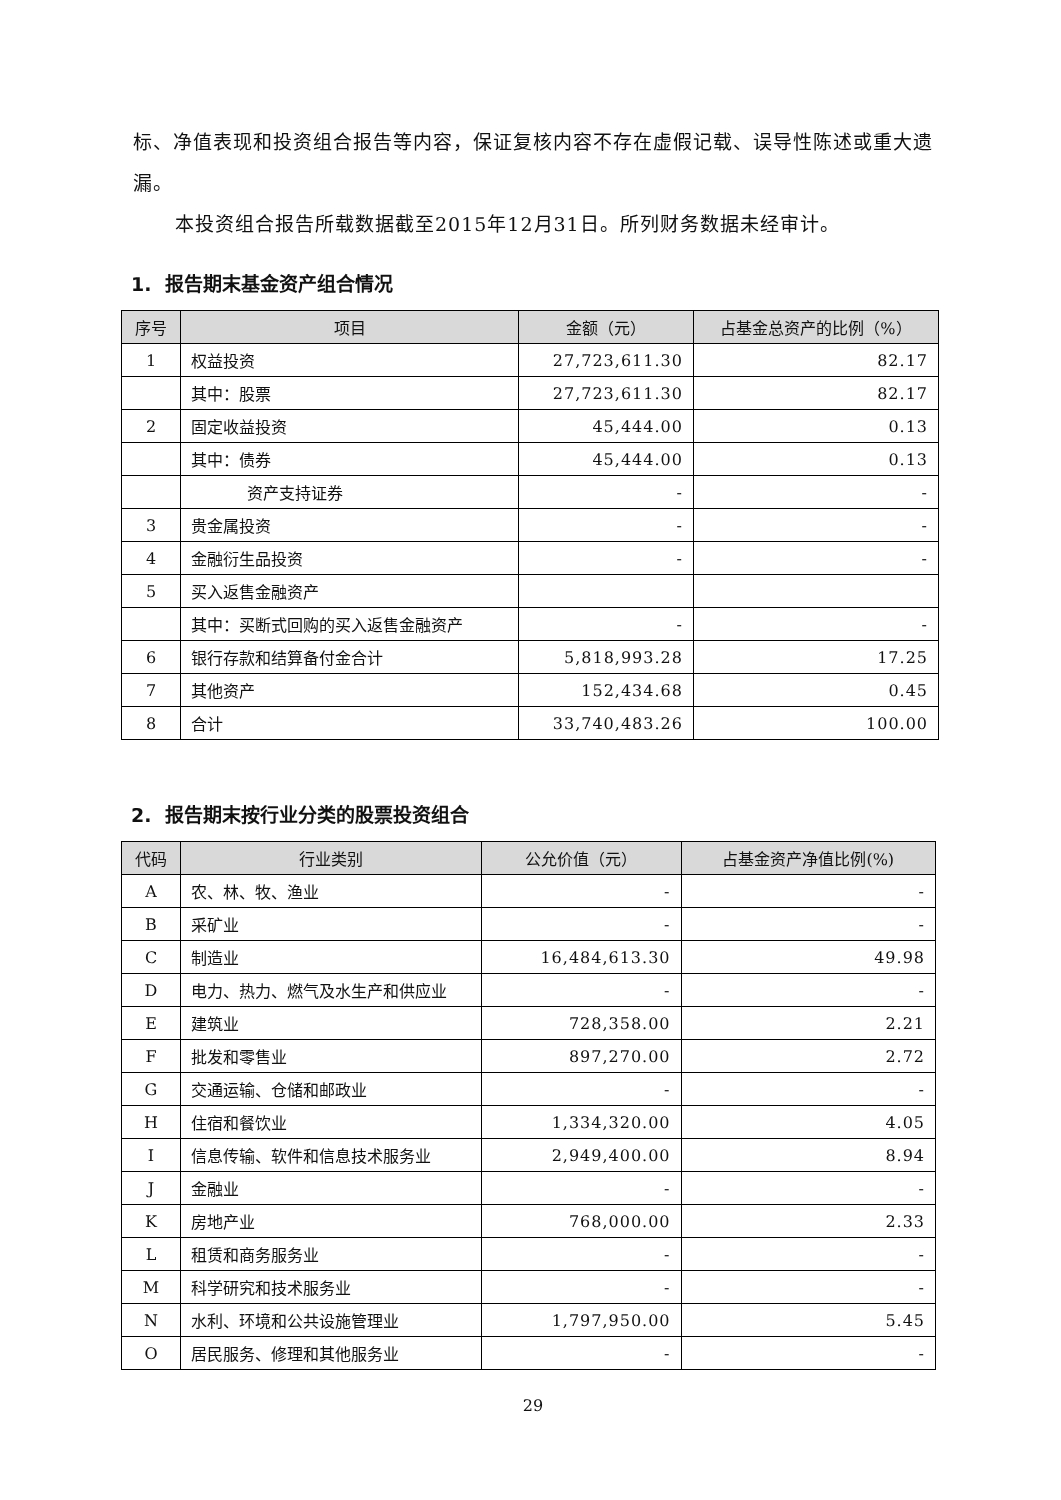标、净值表现和投资组合报告等内容，保证复核内容不存在虚假记载、误导性陈述或重大遗漏。
本投资组合报告所载数据截至2015年12月31日。所列财务数据未经审计。
1. 报告期末基金资产组合情况
| 序号 | 项目 | 金额（元） | 占基金总资产的比例（%） |
| --- | --- | --- | --- |
| 1 | 权益投资 | 27,723,611.30 | 82.17 |
| | 其中：股票 | 27,723,611.30 | 82.17 |
| 2 | 固定收益投资 | 45,444.00 | 0.13 |
| | 其中：债券 | 45,444.00 | 0.13 |
| | 资产支持证券 | - | - |
| 3 | 贵金属投资 | - | - |
| 4 | 金融衍生品投资 | - | - |
| 5 | 买入返售金融资产 | | |
| | 其中：买断式回购的买入返售金融资产 | - | - |
| 6 | 银行存款和结算备付金合计 | 5,818,993.28 | 17.25 |
| 7 | 其他资产 | 152,434.68 | 0.45 |
| 8 | 合计 | 33,740,483.26 | 100.00 |
2. 报告期末按行业分类的股票投资组合
| 代码 | 行业类别 | 公允价值（元） | 占基金资产净值比例(%) |
| --- | --- | --- | --- |
| A | 农、林、牧、渔业 | - | - |
| B | 采矿业 | - | - |
| C | 制造业 | 16,484,613.30 | 49.98 |
| D | 电力、热力、燃气及水生产和供应业 | - | - |
| E | 建筑业 | 728,358.00 | 2.21 |
| F | 批发和零售业 | 897,270.00 | 2.72 |
| G | 交通运输、仓储和邮政业 | - | - |
| H | 住宿和餐饮业 | 1,334,320.00 | 4.05 |
| I | 信息传输、软件和信息技术服务业 | 2,949,400.00 | 8.94 |
| J | 金融业 | - | - |
| K | 房地产业 | 768,000.00 | 2.33 |
| L | 租赁和商务服务业 | - | - |
| M | 科学研究和技术服务业 | - | - |
| N | 水利、环境和公共设施管理业 | 1,797,950.00 | 5.45 |
| O | 居民服务、修理和其他服务业 | - | - |
29